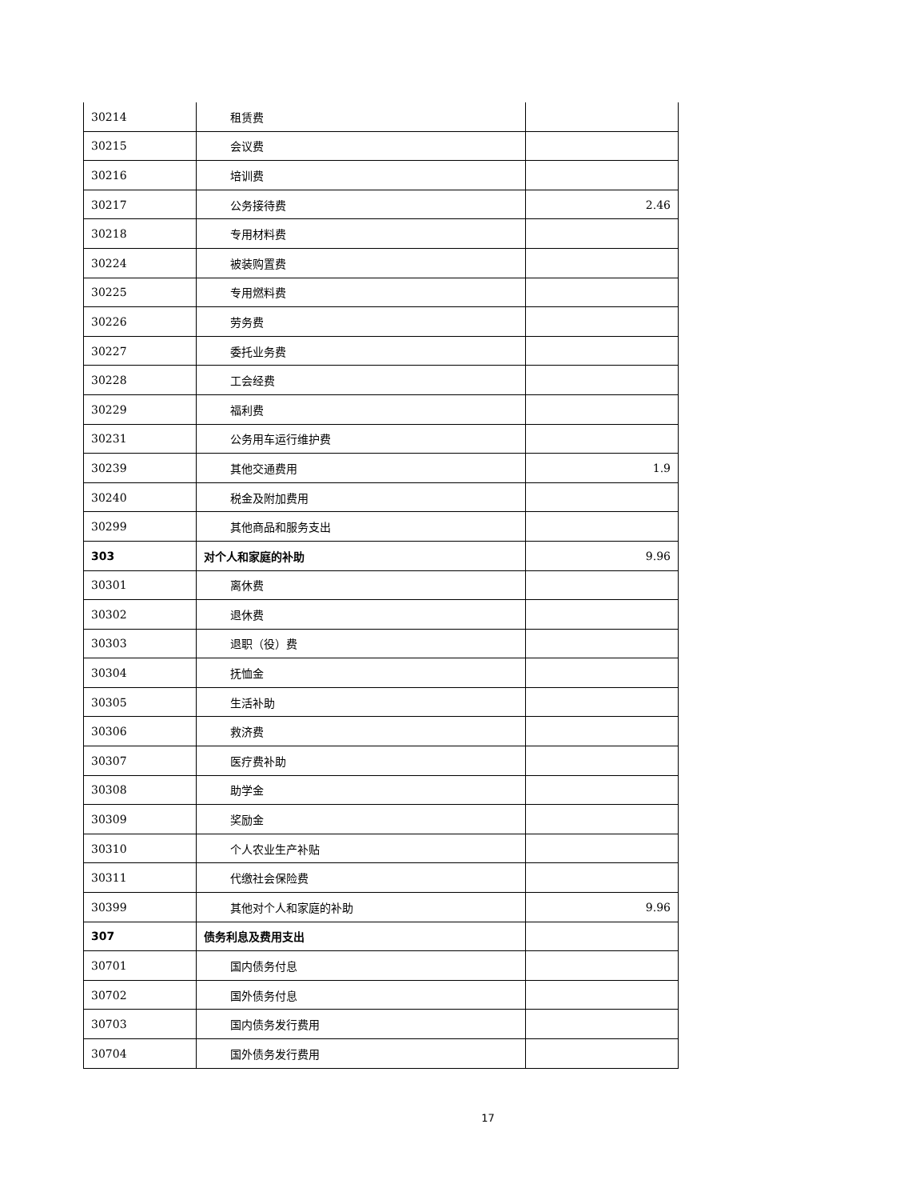| 30214 | 租赁费 | |
| 30215 | 会议费 | |
| 30216 | 培训费 | |
| 30217 | 公务接待费 | 2.46 |
| 30218 | 专用材料费 | |
| 30224 | 被装购置费 | |
| 30225 | 专用燃料费 | |
| 30226 | 劳务费 | |
| 30227 | 委托业务费 | |
| 30228 | 工会经费 | |
| 30229 | 福利费 | |
| 30231 | 公务用车运行维护费 | |
| 30239 | 其他交通费用 | 1.9 |
| 30240 | 税金及附加费用 | |
| 30299 | 其他商品和服务支出 | |
| 303 | 对个人和家庭的补助 | 9.96 |
| 30301 | 离休费 | |
| 30302 | 退休费 | |
| 30303 | 退职（役）费 | |
| 30304 | 抚恤金 | |
| 30305 | 生活补助 | |
| 30306 | 救济费 | |
| 30307 | 医疗费补助 | |
| 30308 | 助学金 | |
| 30309 | 奖励金 | |
| 30310 | 个人农业生产补贴 | |
| 30311 | 代缴社会保险费 | |
| 30399 | 其他对个人和家庭的补助 | 9.96 |
| 307 | 债务利息及费用支出 | |
| 30701 | 国内债务付息 | |
| 30702 | 国外债务付息 | |
| 30703 | 国内债务发行费用 | |
| 30704 | 国外债务发行费用 | |
17